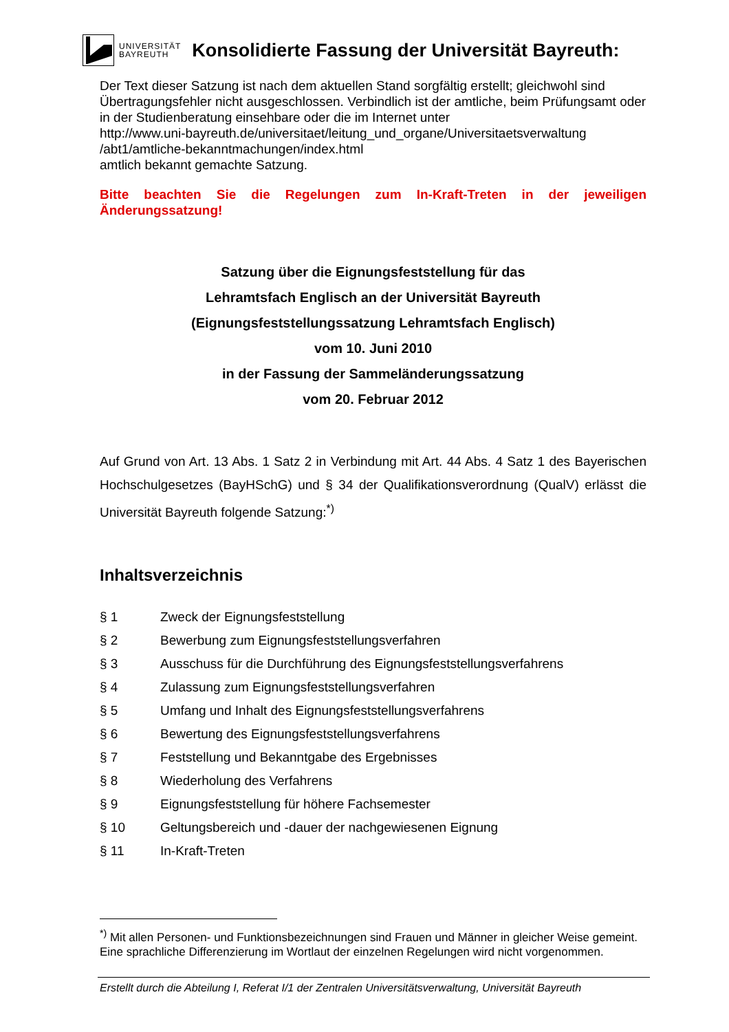UNIVERSITÄT
BAYREUTH
Konsolidierte Fassung der Universität Bayreuth:
Der Text dieser Satzung ist nach dem aktuellen Stand sorgfältig erstellt; gleichwohl sind Übertragungsfehler nicht ausgeschlossen. Verbindlich ist der amtliche, beim Prüfungsamt oder in der Studienberatung einsehbare oder die im Internet unter
http://www.uni-bayreuth.de/universitaet/leitung_und_organe/Universitaetsverwaltung
/abt1/amtliche-bekanntmachungen/index.html
amtlich bekannt gemachte Satzung.
Bitte beachten Sie die Regelungen zum In-Kraft-Treten in der jeweiligen Änderungssatzung!
Satzung über die Eignungsfeststellung für das
Lehramtsfach Englisch an der Universität Bayreuth
(Eignungsfeststellungssatzung Lehramtsfach Englisch)
vom 10. Juni 2010
in der Fassung der Sammeländerungssatzung
vom 20. Februar 2012
Auf Grund von Art. 13 Abs. 1 Satz 2 in Verbindung mit Art. 44 Abs. 4 Satz 1 des Bayerischen Hochschulgesetzes (BayHSchG) und § 34 der Qualifikationsverordnung (QualV) erlässt die Universität Bayreuth folgende Satzung:<sup>*)</sup>
Inhaltsverzeichnis
| § 1 | Zweck der Eignungsfeststellung |
| § 2 | Bewerbung zum Eignungsfeststellungsverfahren |
| § 3 | Ausschuss für die Durchführung des Eignungsfeststellungsverfahrens |
| § 4 | Zulassung zum Eignungsfeststellungsverfahren |
| § 5 | Umfang und Inhalt des Eignungsfeststellungsverfahrens |
| § 6 | Bewertung des Eignungsfeststellungsverfahrens |
| § 7 | Feststellung und Bekanntgabe des Ergebnisses |
| § 8 | Wiederholung des Verfahrens |
| § 9 | Eignungsfeststellung für höhere Fachsemester |
| § 10 | Geltungsbereich und -dauer der nachgewiesenen Eignung |
| § 11 | In-Kraft-Treten |
<sup>*)</sup> Mit allen Personen- und Funktionsbezeichnungen sind Frauen und Männer in gleicher Weise gemeint. Eine sprachliche Differenzierung im Wortlaut der einzelnen Regelungen wird nicht vorgenommen.
Erstellt durch die Abteilung I, Referat I/1 der Zentralen Universitätsverwaltung, Universität Bayreuth